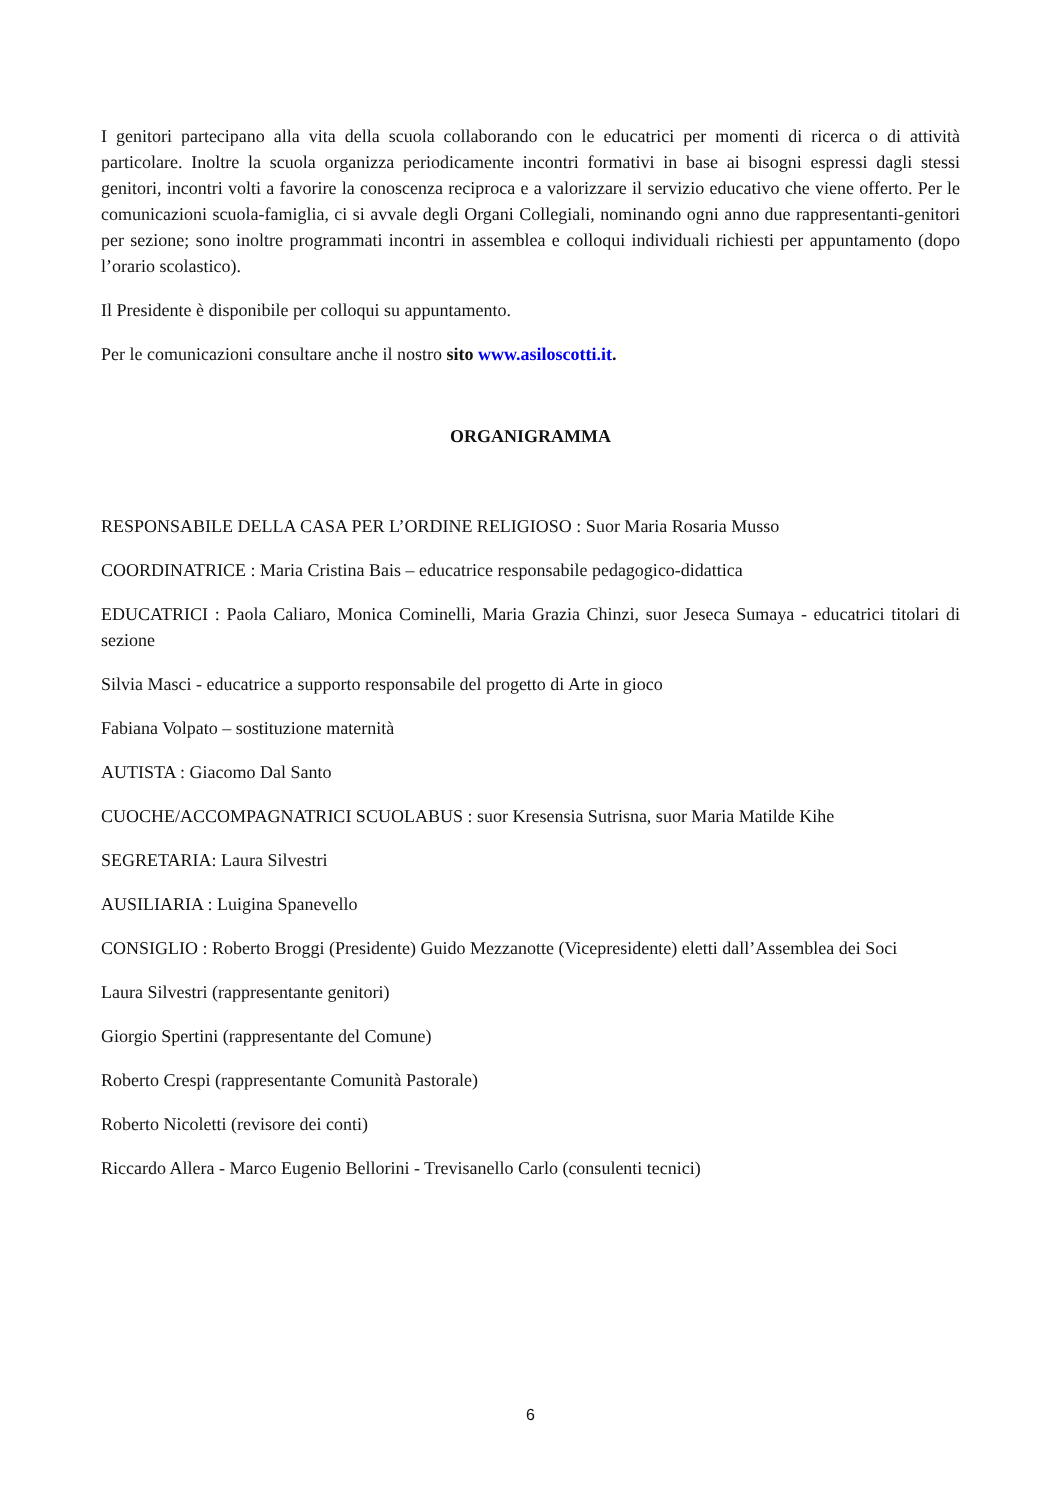I genitori partecipano alla vita della scuola collaborando con le educatrici per momenti di ricerca o di attività particolare. Inoltre la scuola organizza periodicamente incontri formativi in base ai bisogni espressi dagli stessi genitori, incontri volti a favorire la conoscenza reciproca e a valorizzare il servizio educativo che viene offerto. Per le comunicazioni scuola-famiglia, ci si avvale degli Organi Collegiali, nominando ogni anno due rappresentanti-genitori per sezione; sono inoltre programmati incontri in assemblea e colloqui individuali richiesti per appuntamento (dopo l’orario scolastico).
Il Presidente è disponibile per colloqui su appuntamento.
Per le comunicazioni consultare anche il nostro sito www.asiloscotti.it.
ORGANIGRAMMA
RESPONSABILE DELLA CASA PER L’ORDINE RELIGIOSO : Suor Maria Rosaria Musso
COORDINATRICE : Maria Cristina Bais – educatrice responsabile pedagogico-didattica
EDUCATRICI : Paola Caliaro, Monica Cominelli, Maria Grazia Chinzi, suor Jeseca Sumaya - educatrici titolari di sezione
Silvia Masci - educatrice a supporto responsabile del progetto di Arte in gioco
Fabiana Volpato – sostituzione maternità
AUTISTA : Giacomo Dal Santo
CUOCHE/ACCOMPAGNATRICI SCUOLABUS : suor Kresensia Sutrisna, suor Maria Matilde Kihe
SEGRETARIA: Laura Silvestri
AUSILIARIA : Luigina Spanevello
CONSIGLIO : Roberto Broggi (Presidente) Guido Mezzanotte (Vicepresidente) eletti dall’Assemblea dei Soci
Laura Silvestri (rappresentante genitori)
Giorgio Spertini (rappresentante del Comune)
Roberto Crespi (rappresentante Comunità Pastorale)
Roberto Nicoletti (revisore dei conti)
Riccardo Allera - Marco Eugenio Bellorini - Trevisanello Carlo (consulenti tecnici)
6